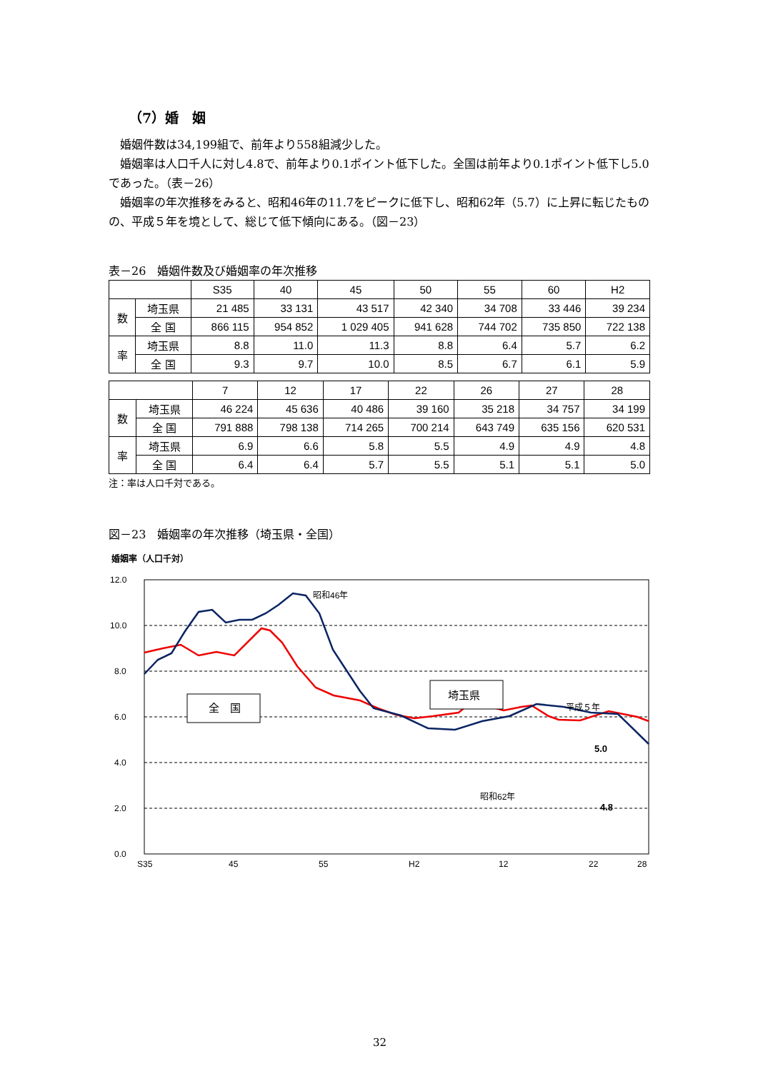（7）婚　姻
　婚姻件数は34,199組で、前年より558組減少した。
　婚姻率は人口千人に対し4.8で、前年より0.1ポイント低下した。全国は前年より0.1ポイント低下し5.0であった。（表－26）
　婚姻率の年次推移をみると、昭和46年の11.7をピークに低下し、昭和62年（5.7）に上昇に転じたものの、平成５年を境として、総じて低下傾向にある。（図－23）
表－26　婚姻件数及び婚姻率の年次推移
| | | S35 | 40 | 45 | 50 | 55 | 60 | H2 |
| --- | --- | --- | --- | --- | --- | --- | --- | --- |
| 数 | 埼玉県 | 21 485 | 33 131 | 43 517 | 42 340 | 34 708 | 33 446 | 39 234 |
| | 全 国 | 866 115 | 954 852 | 1 029 405 | 941 628 | 744 702 | 735 850 | 722 138 |
| 率 | 埼玉県 | 8.8 | 11.0 | 11.3 | 8.8 | 6.4 | 5.7 | 6.2 |
| | 全 国 | 9.3 | 9.7 | 10.0 | 8.5 | 6.7 | 6.1 | 5.9 |
| | | 7 | 12 | 17 | 22 | 26 | 27 | 28 |
| --- | --- | --- | --- | --- | --- | --- | --- | --- |
| 数 | 埼玉県 | 46 224 | 45 636 | 40 486 | 39 160 | 35 218 | 34 757 | 34 199 |
| | 全 国 | 791 888 | 798 138 | 714 265 | 700 214 | 643 749 | 635 156 | 620 531 |
| 率 | 埼玉県 | 6.9 | 6.6 | 5.8 | 5.5 | 4.9 | 4.9 | 4.8 |
| | 全 国 | 6.4 | 6.4 | 5.7 | 5.5 | 5.1 | 5.1 | 5.0 |
注：率は人口千対である。
図－23　婚姻率の年次推移（埼玉県・全国）
婚姻率（人口千対）
12.0
10.0
8.0
6.0
4.0
2.0
0.0
S35
45
55
H2
12
22
28
5.0
4.8
昭和46年
平成５年
昭和62年
全　国
埼玉県
32